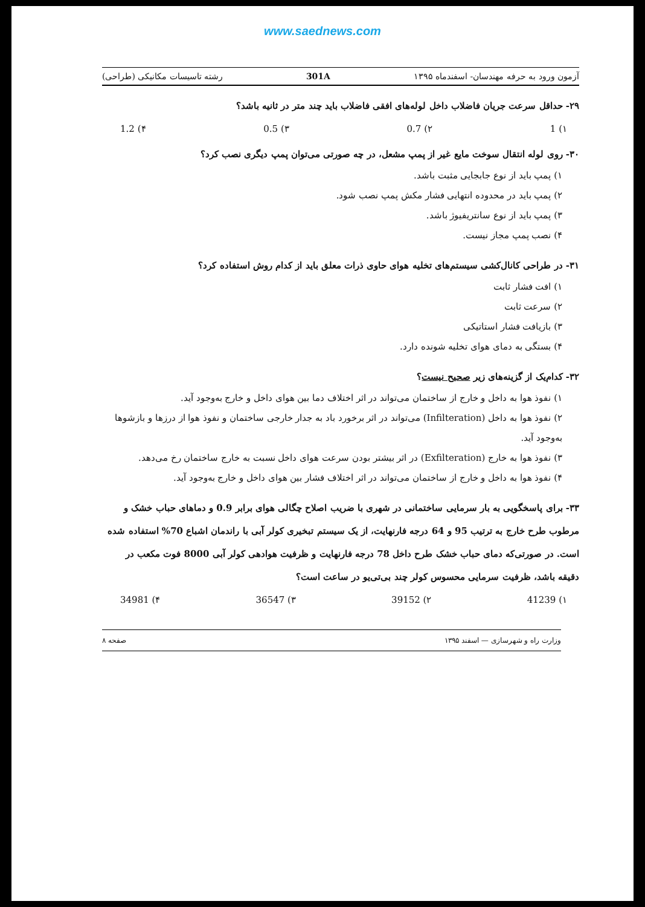www.saednews.com
آزمون ورود به حرفه مهندسان- اسفندماه ۱۳۹۵ 301A رشته تاسیسات مکانیکی (طراحی)
۲۹- حداقل سرعت جریان فاضلاب داخل لوله‌های افقی فاضلاب باید چند متر در ثانیه باشد؟
۱) 1 ۲) 0.7 ۳) 0.5 ۴) 1.2
۳۰- روی لوله انتقال سوخت مایع غیر از پمپ مشعل، در چه صورتی می‌توان پمپ دیگری نصب کرد؟
۱) پمپ باید از نوع جابجایی مثبت باشد.
۲) پمپ باید در محدوده انتهایی فشار مکش پمپ نصب شود.
۳) پمپ باید از نوع سانتریفیوژ باشد.
۴) نصب پمپ مجاز نیست.
۳۱- در طراحی کانال‌کشی سیستم‌های تخلیه هوای حاوی ذرات معلق باید از کدام روش استفاده کرد؟
۱) افت فشار ثابت
۲) سرعت ثابت
۳) بازیافت فشار استاتیکی
۴) بستگی به دمای هوای تخلیه شونده دارد.
۳۲- کدام‌یک از گزینه‌های زیر صحیح نیست؟
۱) نفوذ هوا به داخل و خارج از ساختمان می‌تواند در اثر اختلاف دما بین هوای داخل و خارج به‌وجود آید.
۲) نفوذ هوا به داخل (Infilteration) می‌تواند در اثر برخورد باد به جدار خارجی ساختمان و نفوذ هوا از درزها و بازشوها به‌وجود آید.
۳) نفوذ هوا به خارج (Exfilteration) در اثر بیشتر بودن سرعت هوای داخل نسبت به خارج ساختمان رخ می‌دهد.
۴) نفوذ هوا به داخل و خارج از ساختمان می‌تواند در اثر اختلاف فشار بین هوای داخل و خارج به‌وجود آید.
۳۳- برای پاسخگویی به بار سرمایی ساختمانی در شهری با ضریب اصلاح چگالی هوای برابر 0.9 و دماهای حباب خشک و مرطوب طرح خارج به ترتیب 95 و 64 درجه فارنهایت، از یک سیستم تبخیری کولر آبی با راندمان اشباع 70% استفاده شده است. در صورتی‌که دمای حباب خشک طرح داخل 78 درجه فارنهایت و ظرفیت هوادهی کولر آبی 8000 فوت مکعب در دقیقه باشد، ظرفیت سرمایی محسوس کولر چند بی‌تی‌یو در ساعت است؟
۱) 41239 ۲) 39152 ۳) 36547 ۴) 34981
وزارت راه و شهرسازی — اسفند ۱۳۹۵ صفحه ۸